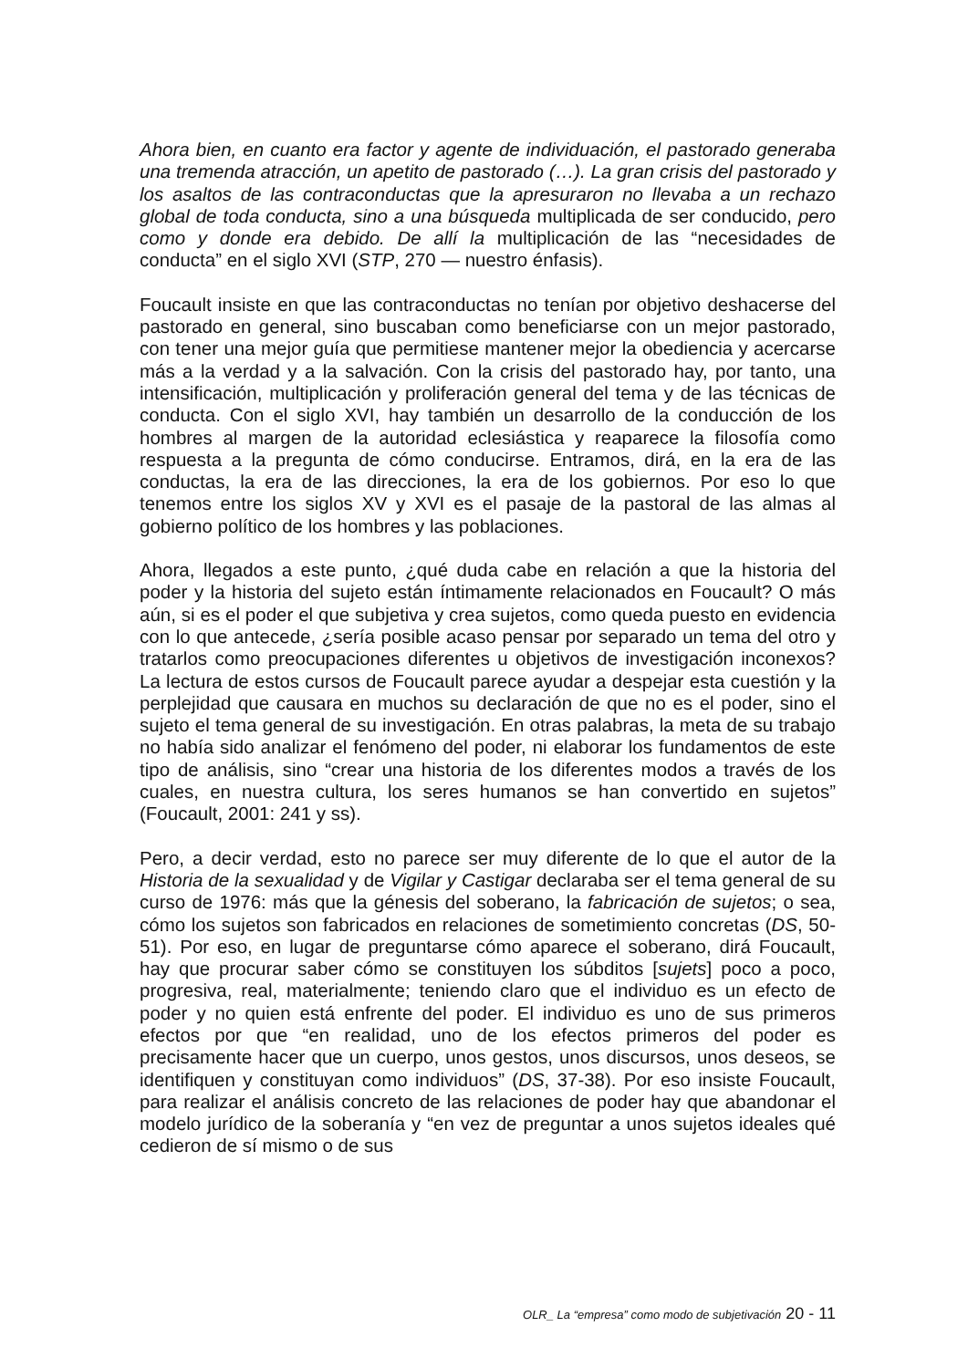Ahora bien, en cuanto era factor y agente de individuación, el pastorado generaba una tremenda atracción, un apetito de pastorado (…). La gran crisis del pastorado y los asaltos de las contraconductas que la apresuraron no llevaba a un rechazo global de toda conducta, sino a una búsqueda multiplicada de ser conducido, pero como y donde era debido. De allí la multiplicación de las “necesidades de conducta” en el siglo XVI (STP, 270 — nuestro énfasis).
Foucault insiste en que las contraconductas no tenían por objetivo deshacerse del pastorado en general, sino buscaban como beneficiarse con un mejor pastorado, con tener una mejor guía que permitiese mantener mejor la obediencia y acercarse más a la verdad y a la salvación. Con la crisis del pastorado hay, por tanto, una intensificación, multiplicación y proliferación general del tema y de las técnicas de conducta. Con el siglo XVI, hay también un desarrollo de la conducción de los hombres al margen de la autoridad eclesiástica y reaparece la filosofía como respuesta a la pregunta de cómo conducirse. Entramos, dirá, en la era de las conductas, la era de las direcciones, la era de los gobiernos. Por eso lo que tenemos entre los siglos XV y XVI es el pasaje de la pastoral de las almas al gobierno político de los hombres y las poblaciones.
Ahora, llegados a este punto, ¿qué duda cabe en relación a que la historia del poder y la historia del sujeto están íntimamente relacionados en Foucault? O más aún, si es el poder el que subjetiva y crea sujetos, como queda puesto en evidencia con lo que antecede, ¿sería posible acaso pensar por separado un tema del otro y tratarlos como preocupaciones diferentes u objetivos de investigación inconexos? La lectura de estos cursos de Foucault parece ayudar a despejar esta cuestión y la perplejidad que causara en muchos su declaración de que no es el poder, sino el sujeto el tema general de su investigación. En otras palabras, la meta de su trabajo no había sido analizar el fenómeno del poder, ni elaborar los fundamentos de este tipo de análisis, sino “crear una historia de los diferentes modos a través de los cuales, en nuestra cultura, los seres humanos se han convertido en sujetos” (Foucault, 2001: 241 y ss).
Pero, a decir verdad, esto no parece ser muy diferente de lo que el autor de la Historia de la sexualidad y de Vigilar y Castigar declaraba ser el tema general de su curso de 1976: más que la génesis del soberano, la fabricación de sujetos; o sea, cómo los sujetos son fabricados en relaciones de sometimiento concretas (DS, 50-51). Por eso, en lugar de preguntarse cómo aparece el soberano, dirá Foucault, hay que procurar saber cómo se constituyen los súbditos [sujets] poco a poco, progresiva, real, materialmente; teniendo claro que el individuo es un efecto de poder y no quien está enfrente del poder. El individuo es uno de sus primeros efectos por que “en realidad, uno de los efectos primeros del poder es precisamente hacer que un cuerpo, unos gestos, unos discursos, unos deseos, se identifiquen y constituyan como individuos” (DS, 37-38). Por eso insiste Foucault, para realizar el análisis concreto de las relaciones de poder hay que abandonar el modelo jurídico de la soberanía y “en vez de preguntar a unos sujetos ideales qué cedieron de sí mismo o de sus
OLR_ La “empresa” como modo de subjetivación 20 - 11